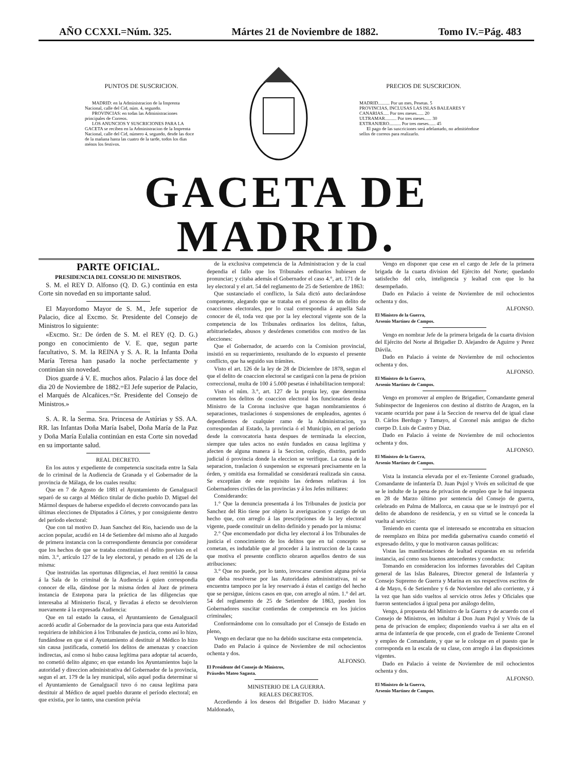AÑO CCXXI.=Núm. 325. Mártes 21 de Noviembre de 1882. Tomo IV.=Pág. 483
PUNTOS DE SUSCRICION.
MADRID: en la Administracion de la Imprenta Nacional, calle del Cid, núm. 4, segundo.
PROVINCIAS: en todas las Administraciones principales de Correos.
LOS ANUNCIOS Y SUSCRICIONES PARA LA GACETA se reciben en la Administracion de la Imprenta Nacional, calle del Cid, número 4, segundo, desde las doce de la mañana hasta las cuatro de la tarde, todos los dias ménos los festivos.
PRECIOS DE SUSCRICION.
MADRID.......... Por un mes, Pesetas. 5
PROVINCIAS, INCLUSAS LAS ISLAS BALEARES Y CANARIAS..... Por tres meses...... 20
ULTRAMAR.......... Por tres meses...... 30
EXTRANJERO.......... Por tres meses...... 45
El pago de las suscriciones será adelantado, no admitiéndose sellos de correos para realizarlo.
GACETA DE MADRID.
PARTE OFICIAL.
PRESIDENCIA DEL CONSEJO DE MINISTROS.
S. M. el REY D. Alfonso (Q. D. G.) continúa en esta Corte sin novedad en su importante salud.
El Mayordomo Mayor de S. M., Jefe superior de Palacio, dice al Excmo. Sr. Presidente del Consejo de Ministros lo siguiente:
«Excmo. Sr.: De órden de S. M. el REY (Q. D. G.) pongo en conocimiento de V. E. que, segun parte facultativo, S. M. la REINA y S. A. R. la Infanta Doña María Teresa han pasado la noche perfectamente y continúan sin novedad.
Dios guarde á V. E. muchos años. Palacio á las doce del dia 20 de Noviembre de 1882.=El Jefe superior de Palacio, el Marqués de Alcañices.=Sr. Presidente del Consejo de Ministros.»
S. A. R. la Serma. Sra. Princesa de Astúrias y SS. AA. RR. las Infantas Doña María Isabel, Doña María de la Paz y Doña María Eulalia continúan en esta Corte sin novedad en su importante salud.
REAL DECRETO.
En los autos y expediente de competencia suscitada entre la Sala de lo criminal de la Audiencia de Granada y el Gobernador de la provincia de Málaga, de los cuales resulta:
Que en 7 de Agosto de 1881 el Ayuntamiento de Genalguacil separó de su cargo al Médico titular de dicho pueblo D. Miguel del Mármol despues de haberse expedido el decreto convocando para las últimas elecciones de Diputados á Córtes, y por consiguiente dentro del período electoral:
Que con tal motivo D. Juan Sanchez del Rio, haciendo uso de la accion popular, acudió en 14 de Setiembre del mismo año al Juzgado de primera instancia con la correspondiente denuncia por considerar que los hechos de que se trataba constituian el delito previsto en el núm. 3.°, artículo 127 de la ley electoral, y penado en el 126 de la misma:
Que instruidas las oportunas diligencias, el Juez remitió la causa á la Sala de lo criminal de la Audiencia á quien correspondia conocer de ella, dándose por la misma órden al Juez de primera instancia de Estepona para la práctica de las diligencias que interesaba al Ministerio fiscal, y llevadas á efecto se devolvieron nuevamente á la expresada Audiencia:
Que en tal estado la causa, el Ayuntamiento de Genalguacil acordó acudir al Gobernador de la provincia para que esta Autoridad requiriera de inhibicion á los Tribunales de justicia, como así lo hizo, fundándose en que si el Ayuntamiento al destituir al Médico lo hizo sin causa justificada, cometió los delitos de amenazas y coaccion indirectas, así como si hubo causa legítima para adoptar tal acuerdo, no cometió delito alguno; en que estando los Ayuntamientos bajo la autoridad y direccion administrativa del Gobernador de la provincia, segun el art. 179 de la ley municipal, sólo aquel podia determinar si el Ayuntamiento de Genalguacil tuvo ó no causa legítima para destituir al Médico de aquel pueblo durante el período electoral; en que existia, por lo tanto, una cuestion prévia
de la exclusiva competencia de la Administracion y de la cual dependia el fallo que los Tribunales ordinarios hubiesen de pronunciar; y citaba además el Gobernador el caso 4.°, art. 171 de la ley electoral y el art. 54 del reglamento de 25 de Setiembre de 1863:
Que sustanciado el conflicto, la Sala dictó auto declarándose competente, alegando que se trataba en el proceso de un delito de coacciones electorales, por lo cual correspondia á aquella Sala conocer de él, toda vez que por la ley electoral vigente son de la competencia de los Tribunales ordinarios los delitos, faltas, arbitrariedades, abusos y desórdenes cometidos con motivo de las elecciones:
Que el Gobernador, de acuerdo con la Comision provincial, insistió en su requerimiento, resultando de lo expuesto el presente conflicto, que ha seguido sus trámites.
Visto el art. 126 de la ley de 28 de Diciembre de 1878, segun el que el delito de coaccion electoral se castigará con la pena de prision correccional, multa de 100 á 5.000 pesetas é inhabilitacion temporal:
Visto el núm. 3.°, art. 127 de la propia ley, que determina cometen los delitos de coaccion electoral los funcionarios desde Ministro de la Corona inclusive que hagan nombramientos ó separaciones, traslaciones ó suspensiones de empleados, agentes ó dependientes de cualquier ramo de la Administracion, ya correspondan al Estado, la provincia ó el Municipio, en el período desde la convocatoria hasta despues de terminada la eleccion, siempre que tales actos no estén fundados en causa legítima y afecten de alguna manera á la Seccion, colegio, distrito, partido judicial ó provincia donde la eleccion se verifique. La causa de la separacion, traslacion ó suspension se expresará precisamente en la órden, y omitida esa formalidad se considerará realizada sin causa. Se exceptúan de este requisito las órdenes relativas á los Gobernadores civiles de las provincias y á los Jefes militares:
Considerando:
1.° Que la denuncia presentada á los Tribunales de justicia por Sanchez del Rio tiene por objeto la averiguacion y castigo de un hecho que, con arreglo á las prescripciones de la ley electoral vigente, puede constituir un delito definido y penado por la misma:
2.° Que encomendado por dicha ley electoral á los Tribunales de justicia el conocimiento de los delitos que en tal concepto se cometan, es indudable que al proceder á la instruccion de la causa que motiva el presente conflicto obraron aquellos dentro de sus atribuciones:
3.° Que no puede, por lo tanto, invocarse cuestion alguna prévia que deba resolverse por las Autoridades administrativas, ni se encuentra tampoco por la ley reservado á éstas el castigo del hecho que se persigue, únicos casos en que, con arreglo al núm. 1.° del art. 54 del reglamento de 25 de Setiembre de 1863, pueden los Gobernadores suscitar contiendas de competencia en los juicios criminales;
Conformándome con lo consultado por el Consejo de Estado en pleno,
Vengo en declarar que no ha debido suscitarse esta competencia.
Dado en Palacio á quince de Noviembre de mil ochocientos ochenta y dos.
ALFONSO.
El Presidente del Consejo de Ministros,
Práxedes Mateo Sagasta.
MINISTERIO DE LA GUERRA.
REALES DECRETOS.
Accediendo á los deseos del Brigadier D. Isidro Macanaz y Maldonado,
Vengo en disponer que cese en el cargo de Jefe de la primera brigada de la cuarta division del Ejército del Norte; quedando satisfecho del celo, inteligencia y lealtad con que lo ha desempeñado.
Dado en Palacio á veinte de Noviembre de mil ochocientos ochenta y dos.
ALFONSO.
El Ministro de la Guerra,
Arsenio Martinez de Campos.
Vengo en nombrar Jefe de la primera brigada de la cuarta division del Ejército del Norte al Brigadier D. Alejandro de Aguirre y Perez Dávila.
Dado en Palacio á veinte de Noviembre de mil ochocientos ochenta y dos.
ALFONSO.
El Ministro de la Guerra,
Arsenio Martinez de Campos.
Vengo en promover al empleo de Brigadier, Comandante general Subinspector de Ingenieros con destino al distrito de Aragon, en la vacante ocurrida por pase á la Seccion de reserva del de igual clase D. Cárlos Berdugo y Tamayo, al Coronel más antiguo de dicho cuerpo D. Luis de Castro y Diaz.
Dado en Palacio á veinte de Noviembre de mil ochocientos ochenta y dos.
ALFONSO.
El Ministro de la Guerra,
Arsenio Martinez de Campos.
Vista la instancia elevada por el ex-Teniente Coronel graduado, Comandante de infantería D. Juan Pujol y Vivés en solicitud de que se le indulte de la pena de privacion de empleo que le fué impuesta en 28 de Marzo último por sentencia del Consejo de guerra, celebrado en Palma de Mallorca, en causa que se le instruyó por el delito de abandono de residencia, y en su virtud se le conceda la vuelta al servicio:
Teniendo en cuenta que el interesado se encontraba en situacion de reemplazo en Ibiza por medida gubernativa cuando cometió el expresado delito, y que lo motivaron causas políticas:
Vistas las manifestaciones de lealtad expuestas en su referida instancia, así como sus buenos antecedentes y conducta:
Tomando en consideracion los informes favorables del Capitan general de las Islas Baleares, Director general de Infantería y Consejo Supremo de Guerra y Marina en sus respectivos escritos de 4 de Mayo, 6 de Setiembre y 6 de Noviembre del año corriente, y á la vez que han sido vueltos al servicio otros Jefes y Oficiales que fueron sentenciados á igual pena por análogo delito,
Vengo, á propuesta del Ministro de la Guerra y de acuerdo con el Consejo de Ministros, en indultar á Don Juan Pujol y Vivés de la pena de privacion de empleo; disponiendo vuelva á ser alta en el arma de infantería de que procede, con el grado de Teniente Coronel y empleo de Comandante, y que se le coloque en el puesto que le corresponda en la escala de su clase, con arreglo á las disposiciones vigentes.
Dado en Palacio á veinte de Noviembre de mil ochocientos ochenta y dos.
ALFONSO.
El Ministro de la Guerra,
Arsenio Martinez de Campos.